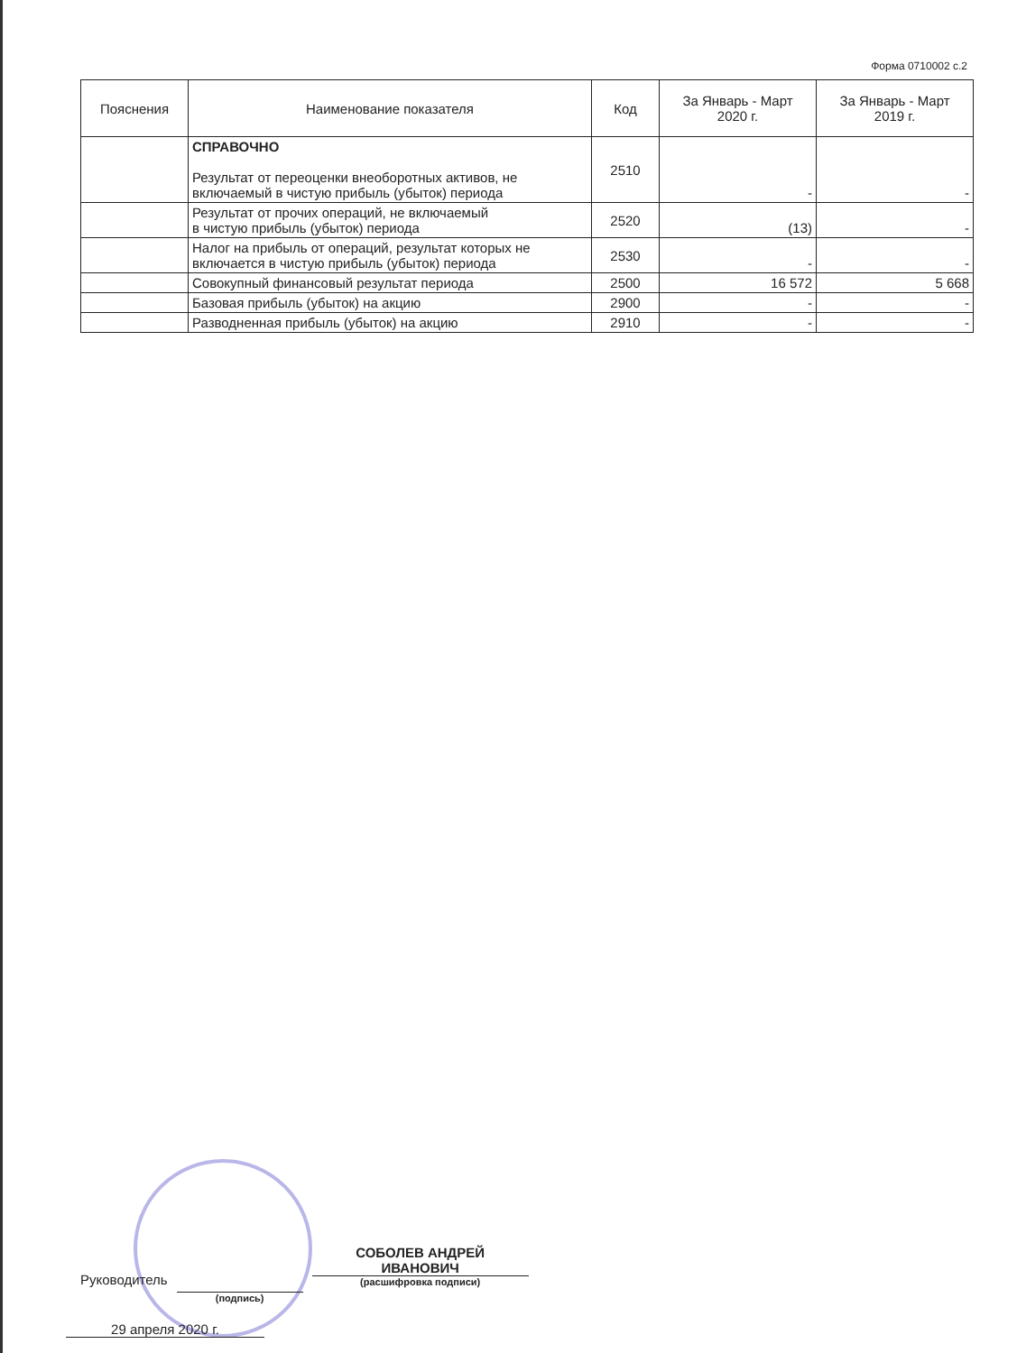Форма 0710002 с.2
| Пояснения | Наименование показателя | Код | За Январь - Март 2020 г. | За Январь - Март 2019 г. |
| --- | --- | --- | --- | --- |
| | СПРАВОЧНО Результат от переоценки внеоборотных активов, не включаемый в чистую прибыль (убыток) периода | 2510 | - | - |
| | Результат от прочих операций, не включаемый в чистую прибыль (убыток) периода | 2520 | (13) | - |
| | Налог на прибыль от операций, результат которых не включается в чистую прибыль (убыток) периода | 2530 | - | - |
| | Совокупный финансовый результат периода | 2500 | 16 572 | 5 668 |
| | Базовая прибыль (убыток) на акцию | 2900 | - | - |
| | Разводненная прибыль (убыток) на акцию | 2910 | - | - |
Руководитель
(подпись)
СОБОЛЕВ АНДРЕЙ
ИВАНОВИЧ
(расшифровка подписи)
29 апреля 2020 г.